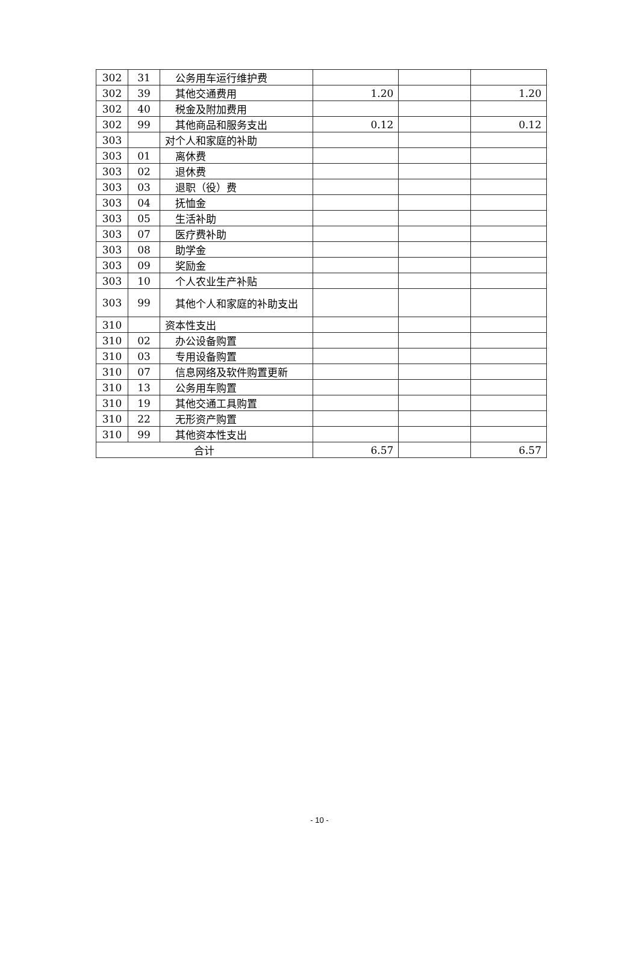| 302 | 31 | 公务用车运行维护费 | | | |
| 302 | 39 | 其他交通费用 | 1.20 | | 1.20 |
| 302 | 40 | 税金及附加费用 | | | |
| 302 | 99 | 其他商品和服务支出 | 0.12 | | 0.12 |
| 303 | | 对个人和家庭的补助 | | | |
| 303 | 01 | 离休费 | | | |
| 303 | 02 | 退休费 | | | |
| 303 | 03 | 退职（役）费 | | | |
| 303 | 04 | 抚恤金 | | | |
| 303 | 05 | 生活补助 | | | |
| 303 | 07 | 医疗费补助 | | | |
| 303 | 08 | 助学金 | | | |
| 303 | 09 | 奖励金 | | | |
| 303 | 10 | 个人农业生产补贴 | | | |
| 303 | 99 | 其他个人和家庭的补助支出 | | | |
| 310 | | 资本性支出 | | | |
| 310 | 02 | 办公设备购置 | | | |
| 310 | 03 | 专用设备购置 | | | |
| 310 | 07 | 信息网络及软件购置更新 | | | |
| 310 | 13 | 公务用车购置 | | | |
| 310 | 19 | 其他交通工具购置 | | | |
| 310 | 22 | 无形资产购置 | | | |
| 310 | 99 | 其他资本性支出 | | | |
| 合计 | | | 6.57 | | 6.57 |
- 10 -